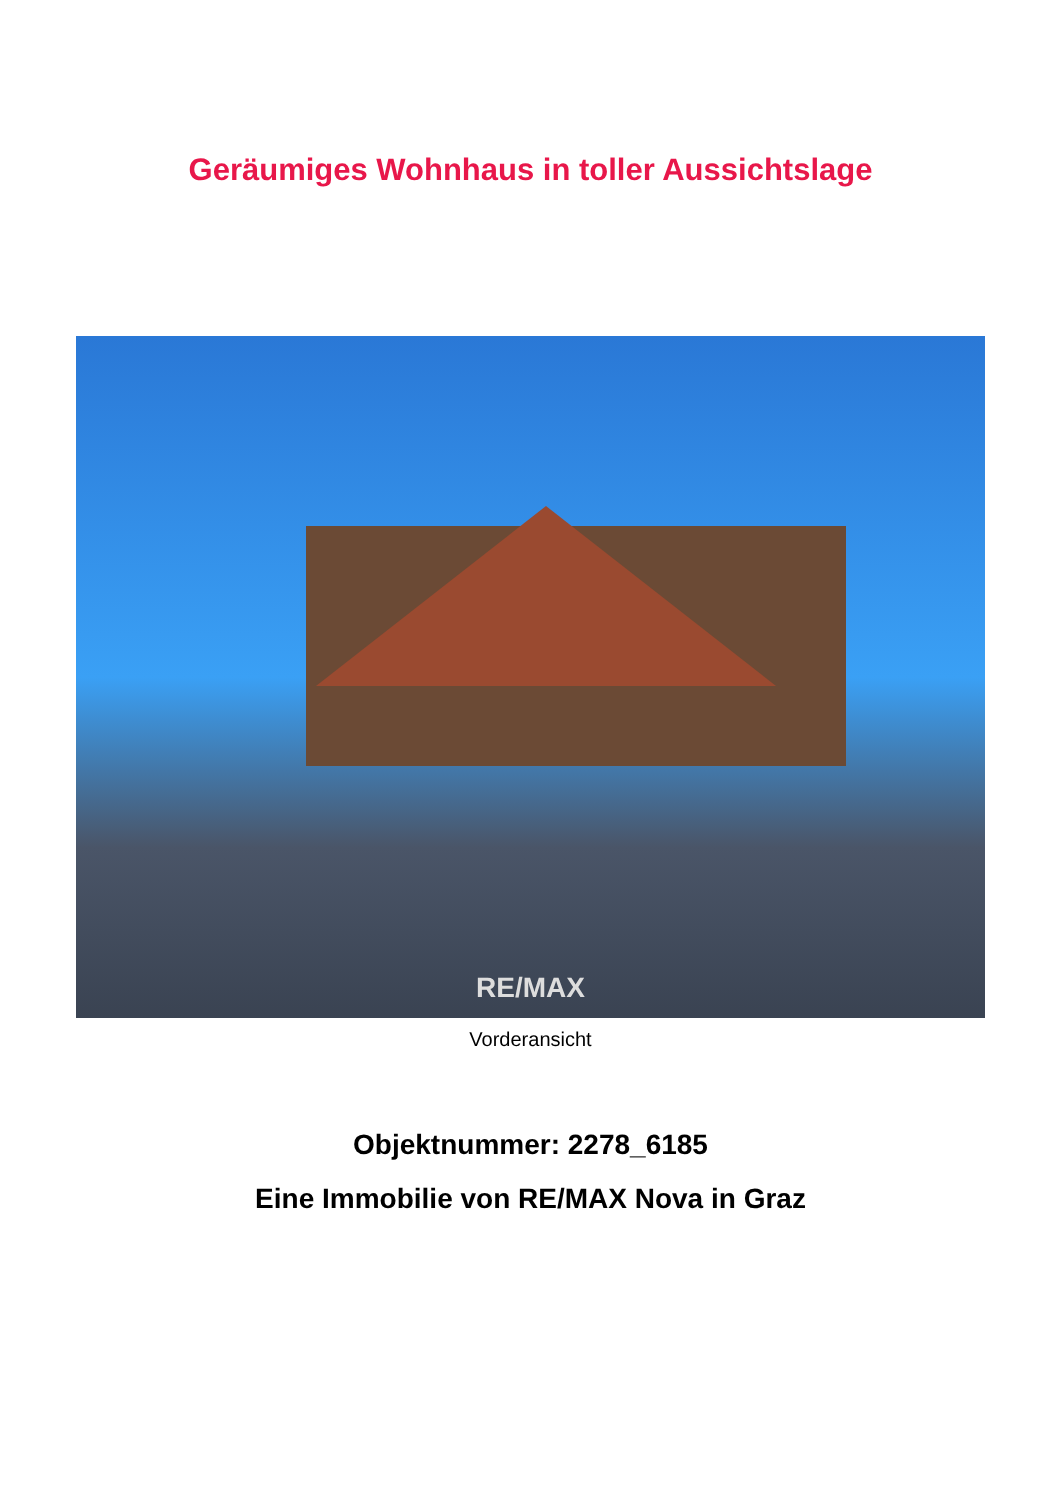Geräumiges Wohnhaus in toller Aussichtslage
RE/MAX
Vorderansicht
Objektnummer: 2278_6185
Eine Immobilie von RE/MAX Nova in Graz